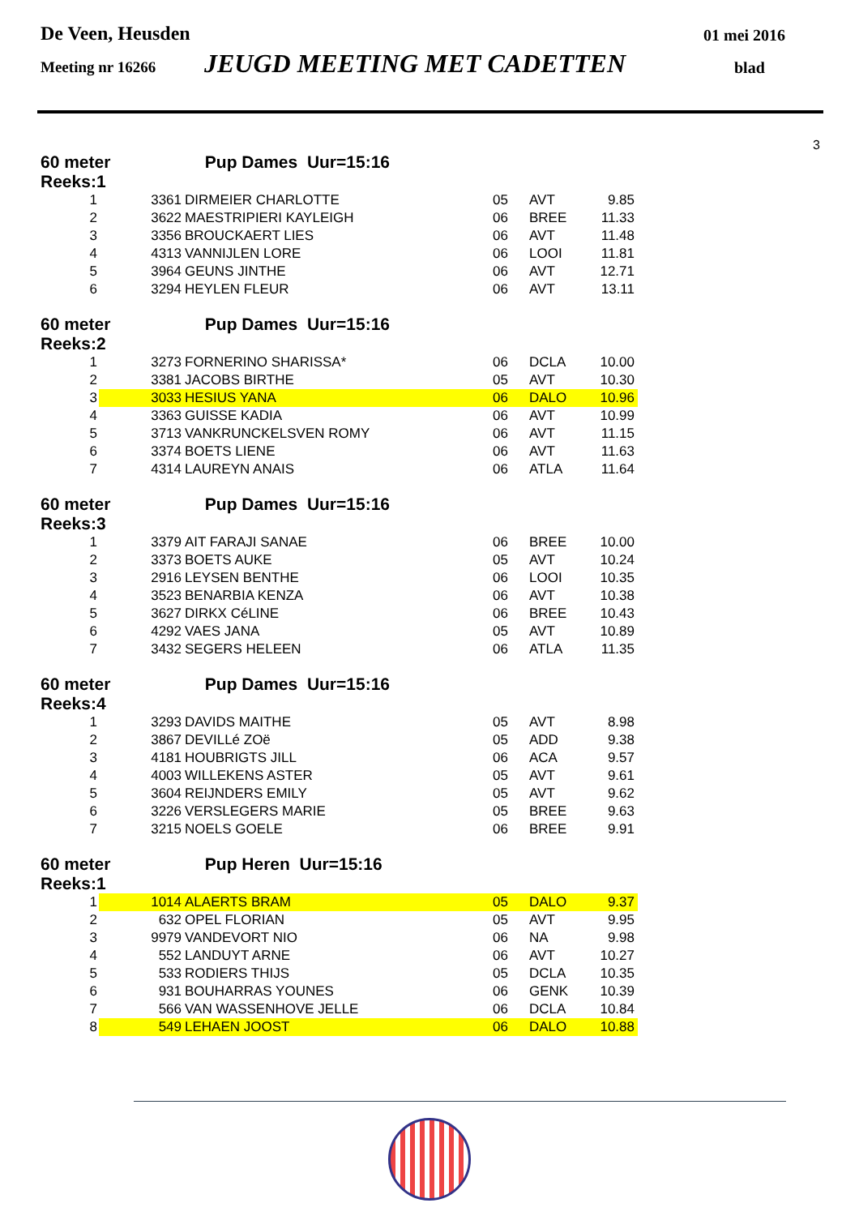De Veen, Heusden 01 mei 2016
Meeting nr 16266 JEUGD MEETING MET CADETTEN blad
3
60 meter Pup Dames Uur=15:16
Reeks:1
| 1 | | 3361 | DIRMEIER CHARLOTTE | 05 | AVT | 9.85 |
| 2 | | 3622 | MAESTRIPIERI KAYLEIGH | 06 | BREE | 11.33 |
| 3 | | 3356 | BROUCKAERT LIES | 06 | AVT | 11.48 |
| 4 | | 4313 | VANNIJLEN LORE | 06 | LOOI | 11.81 |
| 5 | | 3964 | GEUNS JINTHE | 06 | AVT | 12.71 |
| 6 | | 3294 | HEYLEN FLEUR | 06 | AVT | 13.11 |
60 meter Pup Dames Uur=15:16
Reeks:2
| 1 | | 3273 | FORNERINO SHARISSA* | 06 | DCLA | 10.00 |
| 2 | | 3381 | JACOBS BIRTHE | 05 | AVT | 10.30 |
| 3 | | 3033 | HESIUS YANA | 06 | DALO | 10.96 |
| 4 | | 3363 | GUISSE KADIA | 06 | AVT | 10.99 |
| 5 | | 3713 | VANKRUNCKELSVEN ROMY | 06 | AVT | 11.15 |
| 6 | | 3374 | BOETS LIENE | 06 | AVT | 11.63 |
| 7 | | 4314 | LAUREYN ANAIS | 06 | ATLA | 11.64 |
60 meter Pup Dames Uur=15:16
Reeks:3
| 1 | | 3379 | AIT FARAJI SANAE | 06 | BREE | 10.00 |
| 2 | | 3373 | BOETS AUKE | 05 | AVT | 10.24 |
| 3 | | 2916 | LEYSEN BENTHE | 06 | LOOI | 10.35 |
| 4 | | 3523 | BENARBIA KENZA | 06 | AVT | 10.38 |
| 5 | | 3627 | DIRKX CéLINE | 06 | BREE | 10.43 |
| 6 | | 4292 | VAES JANA | 05 | AVT | 10.89 |
| 7 | | 3432 | SEGERS HELEEN | 06 | ATLA | 11.35 |
60 meter Pup Dames Uur=15:16
Reeks:4
| 1 | | 3293 | DAVIDS MAITHE | 05 | AVT | 8.98 |
| 2 | | 3867 | DEVILLé ZOë | 05 | ADD | 9.38 |
| 3 | | 4181 | HOUBRIGTS JILL | 06 | ACA | 9.57 |
| 4 | | 4003 | WILLEKENS ASTER | 05 | AVT | 9.61 |
| 5 | | 3604 | REIJNDERS EMILY | 05 | AVT | 9.62 |
| 6 | | 3226 | VERSLEGERS MARIE | 05 | BREE | 9.63 |
| 7 | | 3215 | NOELS GOELE | 06 | BREE | 9.91 |
60 meter Pup Heren Uur=15:16
Reeks:1
| 1 | | 1014 | ALAERTS BRAM | 05 | DALO | 9.37 |
| 2 | | 632 | OPEL FLORIAN | 05 | AVT | 9.95 |
| 3 | | 9979 | VANDEVORT NIO | 06 | NA | 9.98 |
| 4 | | 552 | LANDUYT ARNE | 06 | AVT | 10.27 |
| 5 | | 533 | RODIERS THIJS | 05 | DCLA | 10.35 |
| 6 | | 931 | BOUHARRAS YOUNES | 06 | GENK | 10.39 |
| 7 | | 566 | VAN WASSENHOVE JELLE | 06 | DCLA | 10.84 |
| 8 | | 549 | LEHAEN JOOST | 06 | DALO | 10.88 |